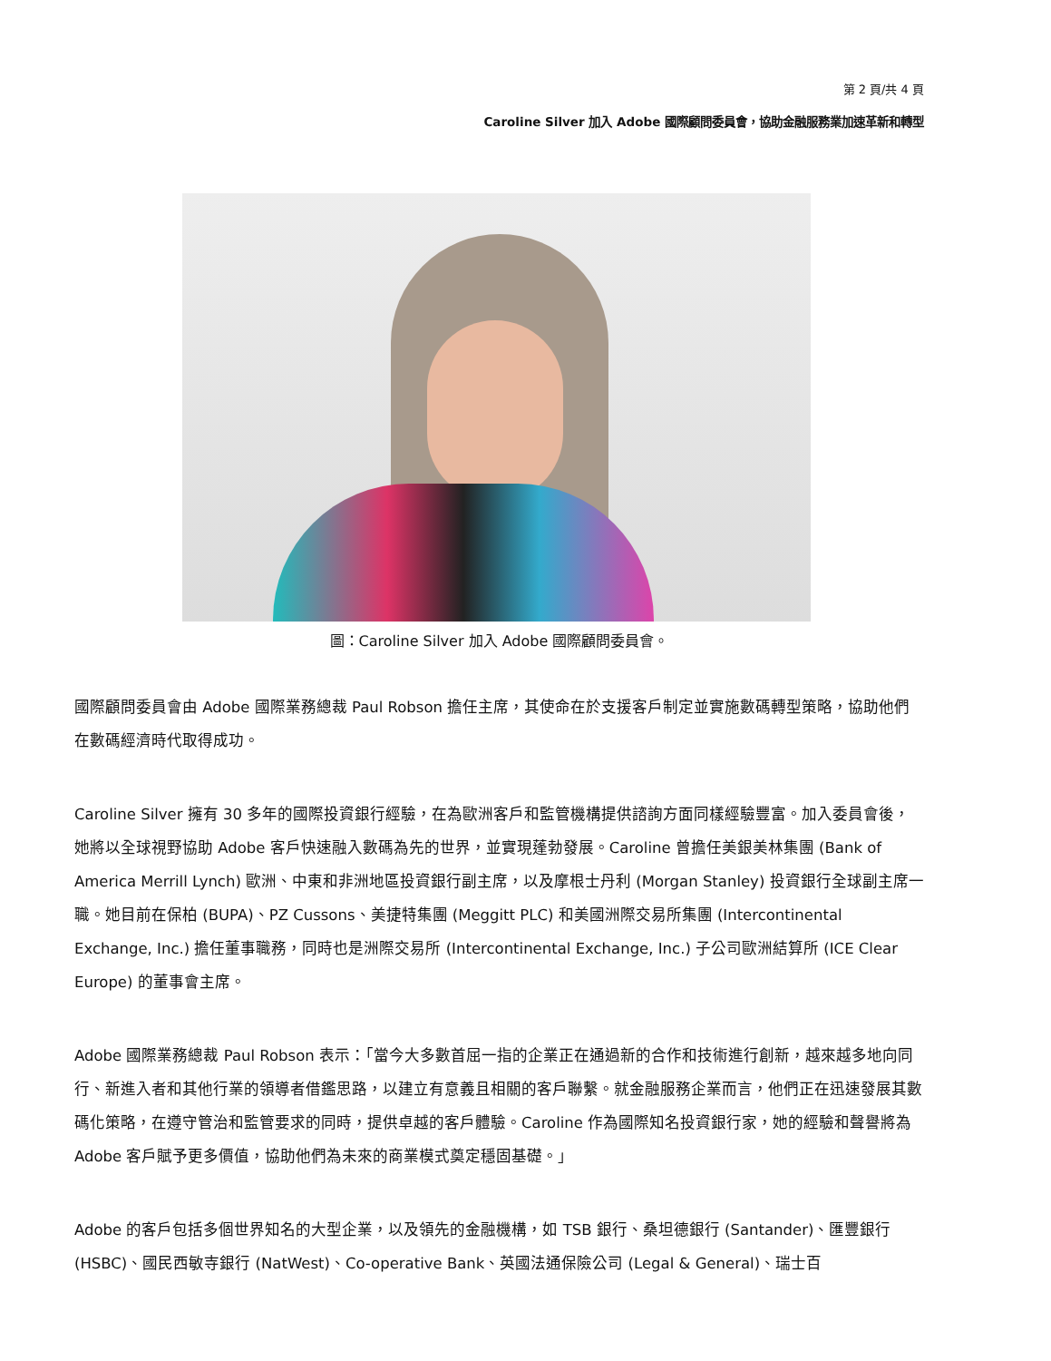第 2 頁/共 4 頁
Caroline Silver 加入 Adobe 國際顧問委員會，協助金融服務業加速革新和轉型
圖：Caroline Silver 加入 Adobe 國際顧問委員會。
國際顧問委員會由 Adobe 國際業務總裁 Paul Robson 擔任主席，其使命在於支援客戶制定並實施數碼轉型策略，協助他們在數碼經濟時代取得成功。
Caroline Silver 擁有 30 多年的國際投資銀行經驗，在為歐洲客戶和監管機構提供諮詢方面同樣經驗豐富。加入委員會後，她將以全球視野協助 Adobe 客戶快速融入數碼為先的世界，並實現蓬勃發展。Caroline 曾擔任美銀美林集團 (Bank of America Merrill Lynch) 歐洲、中東和非洲地區投資銀行副主席，以及摩根士丹利 (Morgan Stanley) 投資銀行全球副主席一職。她目前在保柏 (BUPA)、PZ Cussons、美捷特集團 (Meggitt PLC) 和美國洲際交易所集團 (Intercontinental Exchange, Inc.) 擔任董事職務，同時也是洲際交易所 (Intercontinental Exchange, Inc.) 子公司歐洲結算所 (ICE Clear Europe) 的董事會主席。
Adobe 國際業務總裁 Paul Robson 表示：「當今大多數首屈一指的企業正在通過新的合作和技術進行創新，越來越多地向同行、新進入者和其他行業的領導者借鑑思路，以建立有意義且相關的客戶聯繫。就金融服務企業而言，他們正在迅速發展其數碼化策略，在遵守管治和監管要求的同時，提供卓越的客戶體驗。Caroline 作為國際知名投資銀行家，她的經驗和聲譽將為 Adobe 客戶賦予更多價值，協助他們為未來的商業模式奠定穩固基礎。」
Adobe 的客戶包括多個世界知名的大型企業，以及領先的金融機構，如 TSB 銀行、桑坦德銀行 (Santander)、匯豐銀行 (HSBC)、國民西敏寺銀行 (NatWest)、Co-operative Bank、英國法通保險公司 (Legal & General)、瑞士百